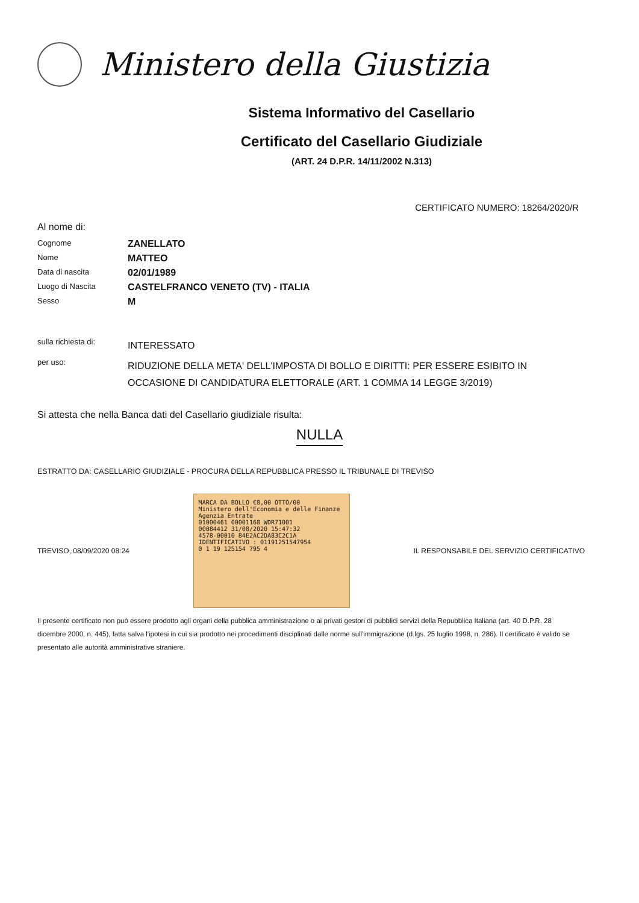Ministero della Giustizia
Sistema Informativo del Casellario
Certificato del Casellario Giudiziale
(ART. 24 D.P.R. 14/11/2002 N.313)
CERTIFICATO NUMERO: 18264/2020/R
Al nome di:
Cognome
ZANELLATO
Nome
MATTEO
Data di nascita
02/01/1989
Luogo di Nascita
CASTELFRANCO VENETO (TV) - ITALIA
Sesso
M
sulla richiesta di:
INTERESSATO
per uso:
RIDUZIONE DELLA META' DELL'IMPOSTA DI BOLLO E DIRITTI: PER ESSERE ESIBITO IN OCCASIONE DI CANDIDATURA ELETTORALE (ART. 1 COMMA 14 LEGGE 3/2019)
Si attesta che nella Banca dati del Casellario giudiziale risulta:
NULLA
ESTRATTO DA: CASELLARIO GIUDIZIALE - PROCURA DELLA REPUBBLICA PRESSO IL TRIBUNALE DI TREVISO
TREVISO, 08/09/2020 08:24
MARCA DA BOLLO €8,00 OTTO/00
Ministero dell'Economia e delle Finanze
Agenzia Entrate
01000461 00001168 WDR71001
00084412 31/08/2020 15:47:32
4578-00010 84E2AC2DA83C2C1A
IDENTIFICATIVO : 01191251547954
0 1 19 125154 795 4
IL RESPONSABILE DEL SERVIZIO CERTIFICATIVO
Il presente certificato non può essere prodotto agli organi della pubblica amministrazione o ai privati gestori di pubblici servizi della Repubblica Italiana (art. 40 D.P.R. 28 dicembre 2000, n. 445), fatta salva l'ipotesi in cui sia prodotto nei procedimenti disciplinati dalle norme sull'immigrazione (d.lgs. 25 luglio 1998, n. 286). Il certificato è valido se presentato alle autorità amministrative straniere.